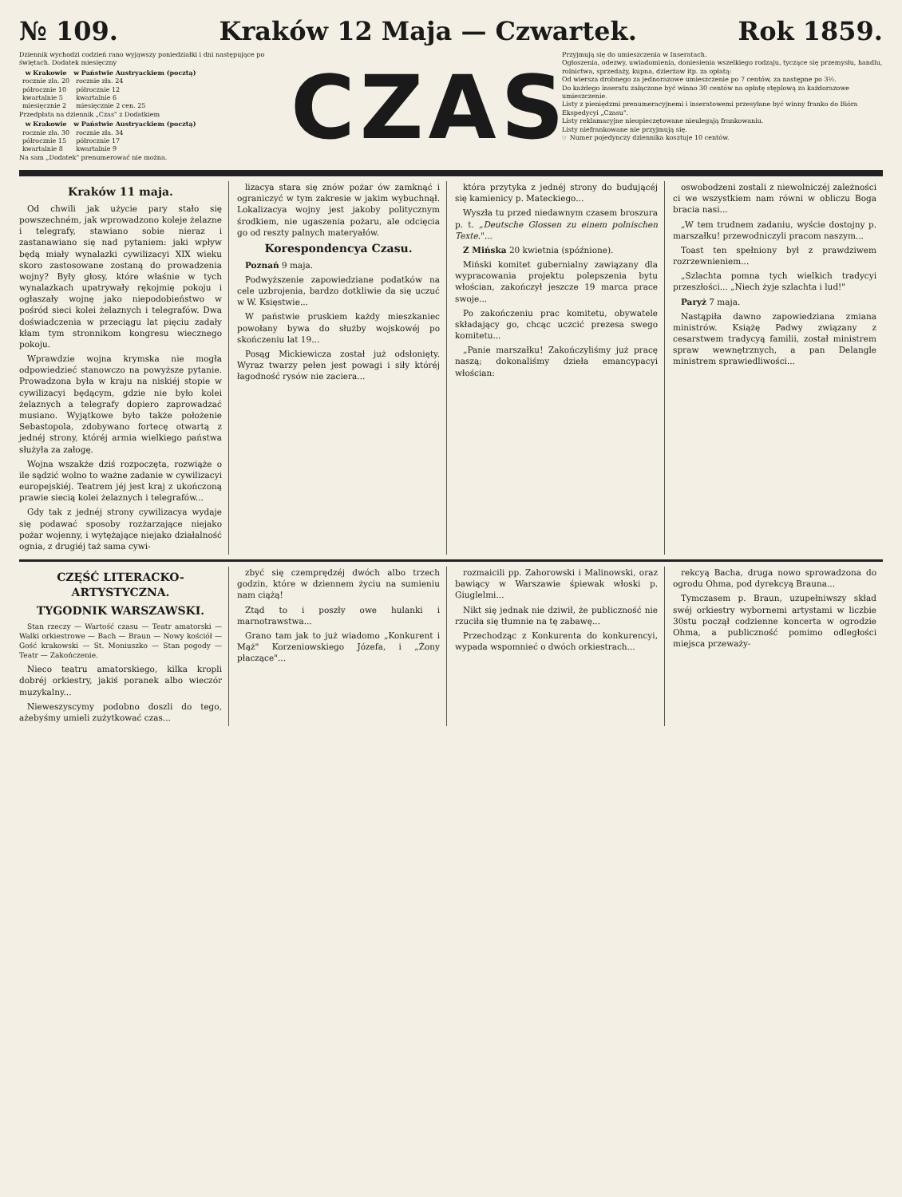№ 109. Kraków 12 Maja — Czwartek. Rok 1859.
Dziennik wychodzi codzień rano wyjąwszy poniedziałki i dni następujące po świętach. Dodatek miesięczny
| w Krakowie | w Państwie Austryackiem (pocztą) |
| --- | --- |
| rocznie zła. 20 | rocznie zła. 24 |
| półrocznie 10 | półrocznie 12 |
| kwartalnie 5 | kwartalnie 6 |
| miesięcznie 2 | miesięcznie 2 cen. 25 |
Przedpłata na dziennik „Czas" z Dodatkiem
| w Krakowie | w Państwie Austryackiem (pocztą) |
| --- | --- |
| rocznie zła. 30 | rocznie zła. 34 |
| półrocznie 15 | półrocznie 17 |
| kwartalnie 8 | kwartalnie 9 |
Na sam „Dodatek" prenumerować nie można.
CZAS
Przyjmują się do umieszczenia w Inseratach.
Ogłoszenia, odezwy, uwiadomienia, doniesienia wszelkiego rodzaju, tyczące się przemysłu, handlu, rolnictwa, sprzedaży, kupna, dzierżaw itp. za opłatą:
Od wiersza drobnego za jednorazowe umieszczenie po 7 centów, za następne po 3½.
Do każdego inseratu załączone być winno 30 centów na opłatę stęplową za każdorazowe umieszczenie.
Listy z pieniędzmi prenumeracyjnemi i inseratowemi przesyłane być winny franko do Bióra Ekspedycyi „Czasu".
Listy reklamacyjne nieopieczętowane nieulegają frankowaniu.
Listy niefrankowane nie przyjmują się.
☞ Numer pojedynczy dziennika kosztuje 10 centów.
Kraków 11 maja.
Od chwili jak użycie pary stało się powszechném, jak wprowadzono koleje żelazne i telegrafy, stawiano sobie nieraz i zastanawiano się nad pytaniem: jaki wpływ będą miały wynalazki cywilizacyi XIX wieku skoro zastosowane zostaną do prowadzenia wojny? Były głosy, które właśnie w tych wynalazkach upatrywały rękojmię pokoju i ogłaszały wojnę jako niepodobieństwo w pośród sieci kolei żelaznych i telegrafów. Dwa doświadczenia w przeciągu lat pięciu zadały kłam tym stronnikom kongresu wiecznego pokoju.
Wprawdzie wojna krymska nie mogła odpowiedzieć stanowczo na powyższe pytanie. Prowadzona była w kraju na niskiéj stopie w cywilizacyi będącym, gdzie nie było kolei żelaznych a telegrafy dopiero zaprowadzać musiano. Wyjątkowe było także położenie Sebastopola, zdobywano fortecę otwartą z jednéj strony, któréj armia wielkiego państwa służyła za załogę.
Wojna wszakże dziś rozpoczęta, rozwiąże o ile sądzić wolno to ważne zadanie w cywilizacyi europejskiéj. Teatrem jéj jest kraj z ukończoną prawie siecią kolei żelaznych i telegrafów...
Gdy tak z jednéj strony cywilizacya wydaje się podawać sposoby rozżarzające niejako pożar wojenny, i wytężające niejako działalność ognia, z drugiéj taż sama cywi-
lizacya stara się znów pożar ów zamknąć i ograniczyć w tym zakresie w jakim wybuchnął. Lokalizacya wojny jest jakoby politycznym środkiem, nie ugaszenia pożaru, ale odcięcia go od reszty palnych materyałów.
Korespondencya Czasu.
Poznań 9 maja.
Podwyższenie zapowiedziane podatków na cele uzbrojenia, bardzo dotkliwie da się uczuć w W. Księstwie...
W państwie pruskiem każdy mieszkaniec powołany bywa do służby wojskowéj po skończeniu lat 19...
Posąg Mickiewicza został już odsłonięty. Wyraz twarzy pełen jest powagi i siły któréj łagodność rysów nie zaciera...
która przytyka z jednéj strony do budującéj się kamienicy p. Mateckiego...
Wyszła tu przed niedawnym czasem broszura p. t. „Deutsche Glossen zu einem polnischen Texte."...
Z Mińska 20 kwietnia (spóźnione).
Miński komitet gubernialny zawiązany dla wypracowania projektu polepszenia bytu włościan, zakończył jeszcze 19 marca prace swoje...
Po zakończeniu prac komitetu, obywatele składający go, chcąc uczcić prezesa swego komitetu...
„Panie marszałku! Zakończyliśmy już pracę naszą; dokonaliśmy dzieła emancypacyi włościan:
oswobodzeni zostali z niewolniczéj zależności ci we wszystkiem nam równi w obliczu Boga bracia nasi...
„W tem trudnem zadaniu, wyście dostojny p. marszałku! przewodniczyli pracom naszym...
Toast ten spełniony był z prawdziwem rozrzewnieniem...
„Szlachta pomna tych wielkich tradycyi przeszłości... „Niech żyje szlachta i lud!"
Paryż 7 maja.
Nastąpiła dawno zapowiedziana zmiana ministrów. Książę Padwy związany z cesarstwem tradycyą familii, został ministrem spraw wewnętrznych, a pan Delangle ministrem sprawiedliwości...
CZĘŚĆ LITERACKO-ARTYSTYCZNA.
TYGODNIK WARSZAWSKI.
Stan rzeczy — Wartość czasu — Teatr amatorski — Walki orkiestrowe — Bach — Braun — Nowy kościół — Gość krakowski — St. Moniuszko — Stan pogody — Teatr — Zakończenie.
Nieco teatru amatorskiego, kilka kropli dobréj orkiestry, jakiś poranek albo wieczór muzykalny...
Nieweszyscymy podobno doszli do tego, ażebyśmy umieli zużytkować czas...
zbyć się czemprędzéj dwóch albo trzech godzin, które w dziennem życiu na sumieniu nam ciążą!
Ztąd to i poszły owe hulanki i marnotrawstwa...
Grano tam jak to już wiadomo „Konkurent i Mąż" Korzeniowskiego Józefa, i „Żony płaczące"...
rozmaicili pp. Zahorowski i Malinowski, oraz bawiący w Warszawie śpiewak włoski p. Giuglelmi...
Nikt się jednak nie dziwił, że publiczność nie rzuciła się tłumnie na tę zabawę...
Przechodząc z Konkurenta do konkurencyi, wypada wspomnieć o dwóch orkiestrach...
rekcyą Bacha, druga nowo sprowadzona do ogrodu Ohma, pod dyrekcyą Brauna...
Tymczasem p. Braun, uzupełniwszy skład swéj orkiestry wybornemi artystami w liczbie 30stu począł codzienne koncerta w ogrodzie Ohma, a publiczność pomimo odległości miejsca przeważy-